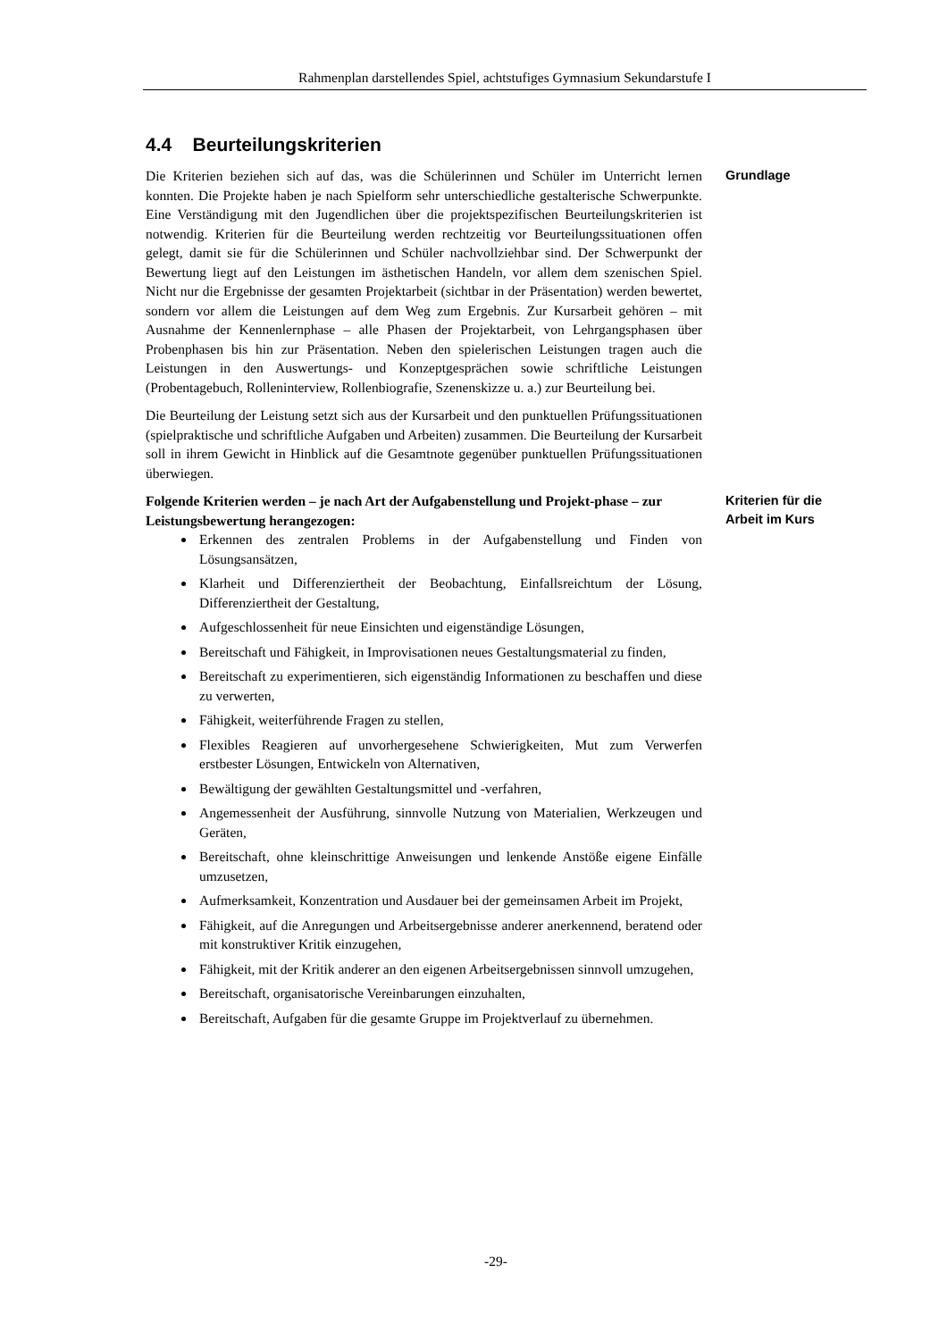Rahmenplan darstellendes Spiel, achtstufiges Gymnasium Sekundarstufe I
4.4 Beurteilungskriterien
Die Kriterien beziehen sich auf das, was die Schülerinnen und Schüler im Unterricht lernen konnten. Die Projekte haben je nach Spielform sehr unterschiedliche gestalterische Schwerpunkte. Eine Verständigung mit den Jugendlichen über die projektspezifischen Beurteilungskriterien ist notwendig. Kriterien für die Beurteilung werden rechtzeitig vor Beurteilungssituationen offen gelegt, damit sie für die Schülerinnen und Schüler nachvollziehbar sind. Der Schwerpunkt der Bewertung liegt auf den Leistungen im ästhetischen Handeln, vor allem dem szenischen Spiel. Nicht nur die Ergebnisse der gesamten Projektarbeit (sichtbar in der Präsentation) werden bewertet, sondern vor allem die Leistungen auf dem Weg zum Ergebnis. Zur Kursarbeit gehören – mit Ausnahme der Kennenlernphase – alle Phasen der Projektarbeit, von Lehrgangsphasen über Probenphasen bis hin zur Präsentation. Neben den spielerischen Leistungen tragen auch die Leistungen in den Auswertungs- und Konzeptgesprächen sowie schriftliche Leistungen (Probentagebuch, Rolleninterview, Rollenbiografie, Szenenskizze u. a.) zur Beurteilung bei.
Die Beurteilung der Leistung setzt sich aus der Kursarbeit und den punktuellen Prüfungssituationen (spielpraktische und schriftliche Aufgaben und Arbeiten) zusammen. Die Beurteilung der Kursarbeit soll in ihrem Gewicht in Hinblick auf die Gesamtnote gegenüber punktuellen Prüfungssituationen überwiegen.
Grundlage
Folgende Kriterien werden – je nach Art der Aufgabenstellung und Projekt-phase – zur Leistungsbewertung herangezogen:
Erkennen des zentralen Problems in der Aufgabenstellung und Finden von Lösungsansätzen,
Klarheit und Differenziertheit der Beobachtung, Einfallsreichtum der Lösung, Differenziertheit der Gestaltung,
Aufgeschlossenheit für neue Einsichten und eigenständige Lösungen,
Bereitschaft und Fähigkeit, in Improvisationen neues Gestaltungsmaterial zu finden,
Bereitschaft zu experimentieren, sich eigenständig Informationen zu beschaffen und diese zu verwerten,
Fähigkeit, weiterführende Fragen zu stellen,
Flexibles Reagieren auf unvorhergesehene Schwierigkeiten, Mut zum Verwerfen erstbester Lösungen, Entwickeln von Alternativen,
Bewältigung der gewählten Gestaltungsmittel und -verfahren,
Angemessenheit der Ausführung, sinnvolle Nutzung von Materialien, Werkzeugen und Geräten,
Bereitschaft, ohne kleinschrittige Anweisungen und lenkende Anstöße eigene Einfälle umzusetzen,
Aufmerksamkeit, Konzentration und Ausdauer bei der gemeinsamen Arbeit im Projekt,
Fähigkeit, auf die Anregungen und Arbeitsergebnisse anderer anerkennend, beratend oder mit konstruktiver Kritik einzugehen,
Fähigkeit, mit der Kritik anderer an den eigenen Arbeitsergebnissen sinnvoll umzugehen,
Bereitschaft, organisatorische Vereinbarungen einzuhalten,
Bereitschaft, Aufgaben für die gesamte Gruppe im Projektverlauf zu übernehmen.
Kriterien für die
Arbeit im Kurs
-29-